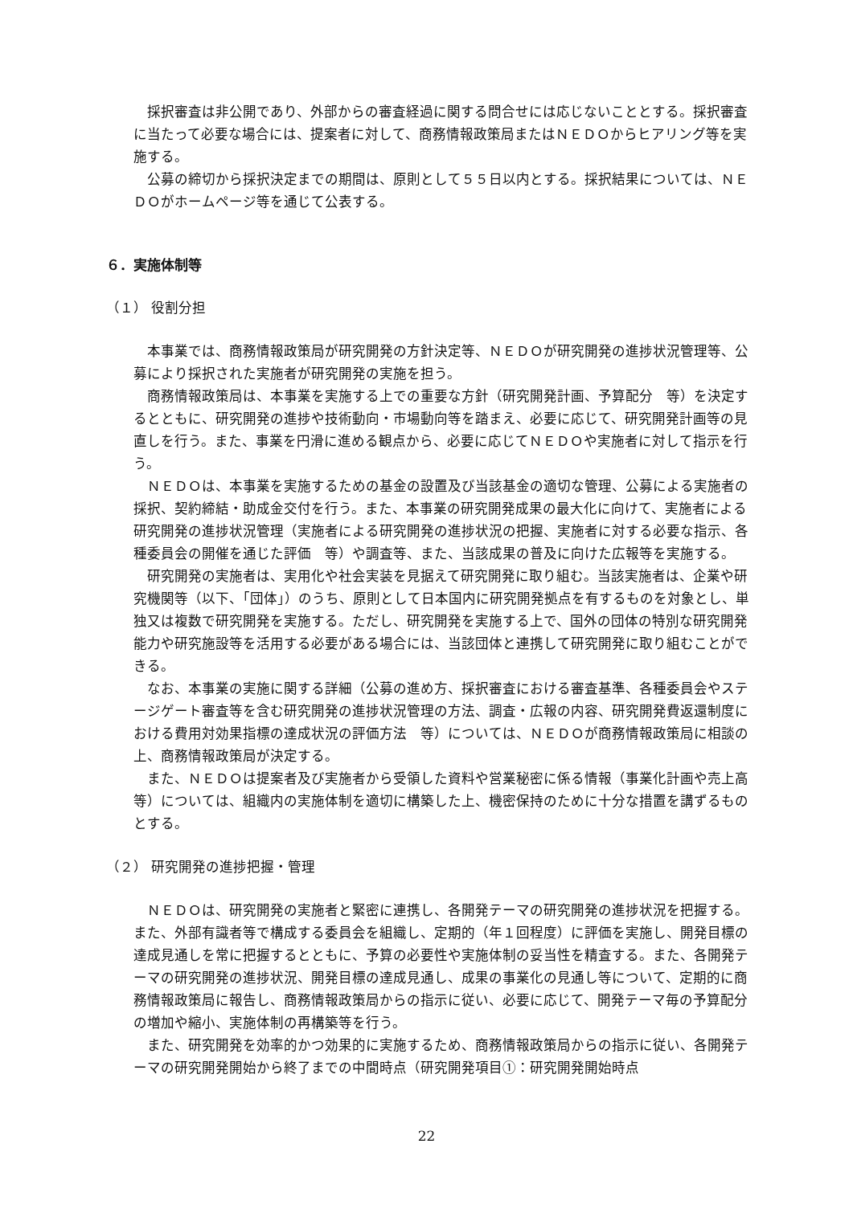採択審査は非公開であり、外部からの審査経過に関する問合せには応じないこととする。採択審査に当たって必要な場合には、提案者に対して、商務情報政策局またはＮＥＤＯからヒアリング等を実施する。
公募の締切から採択決定までの期間は、原則として５５日以内とする。採択結果については、ＮＥＤＯがホームページ等を通じて公表する。
６．実施体制等
（１） 役割分担
本事業では、商務情報政策局が研究開発の方針決定等、ＮＥＤＯが研究開発の進捗状況管理等、公募により採択された実施者が研究開発の実施を担う。
商務情報政策局は、本事業を実施する上での重要な方針（研究開発計画、予算配分　等）を決定するとともに、研究開発の進捗や技術動向・市場動向等を踏まえ、必要に応じて、研究開発計画等の見直しを行う。また、事業を円滑に進める観点から、必要に応じてＮＥＤＯや実施者に対して指示を行う。
ＮＥＤＯは、本事業を実施するための基金の設置及び当該基金の適切な管理、公募による実施者の採択、契約締結・助成金交付を行う。また、本事業の研究開発成果の最大化に向けて、実施者による研究開発の進捗状況管理（実施者による研究開発の進捗状況の把握、実施者に対する必要な指示、各種委員会の開催を通じた評価　等）や調査等、また、当該成果の普及に向けた広報等を実施する。
研究開発の実施者は、実用化や社会実装を見据えて研究開発に取り組む。当該実施者は、企業や研究機関等（以下、「団体」）のうち、原則として日本国内に研究開発拠点を有するものを対象とし、単独又は複数で研究開発を実施する。ただし、研究開発を実施する上で、国外の団体の特別な研究開発能力や研究施設等を活用する必要がある場合には、当該団体と連携して研究開発に取り組むことができる。
なお、本事業の実施に関する詳細（公募の進め方、採択審査における審査基準、各種委員会やステージゲート審査等を含む研究開発の進捗状況管理の方法、調査・広報の内容、研究開発費返還制度における費用対効果指標の達成状況の評価方法　等）については、ＮＥＤＯが商務情報政策局に相談の上、商務情報政策局が決定する。
また、ＮＥＤＯは提案者及び実施者から受領した資料や営業秘密に係る情報（事業化計画や売上高　等）については、組織内の実施体制を適切に構築した上、機密保持のために十分な措置を講ずるものとする。
（２） 研究開発の進捗把握・管理
ＮＥＤＯは、研究開発の実施者と緊密に連携し、各開発テーマの研究開発の進捗状況を把握する。また、外部有識者等で構成する委員会を組織し、定期的（年１回程度）に評価を実施し、開発目標の達成見通しを常に把握するとともに、予算の必要性や実施体制の妥当性を精査する。また、各開発テーマの研究開発の進捗状況、開発目標の達成見通し、成果の事業化の見通し等について、定期的に商務情報政策局に報告し、商務情報政策局からの指示に従い、必要に応じて、開発テーマ毎の予算配分の増加や縮小、実施体制の再構築等を行う。
また、研究開発を効率的かつ効果的に実施するため、商務情報政策局からの指示に従い、各開発テーマの研究開発開始から終了までの中間時点（研究開発項目①：研究開発開始時点
22